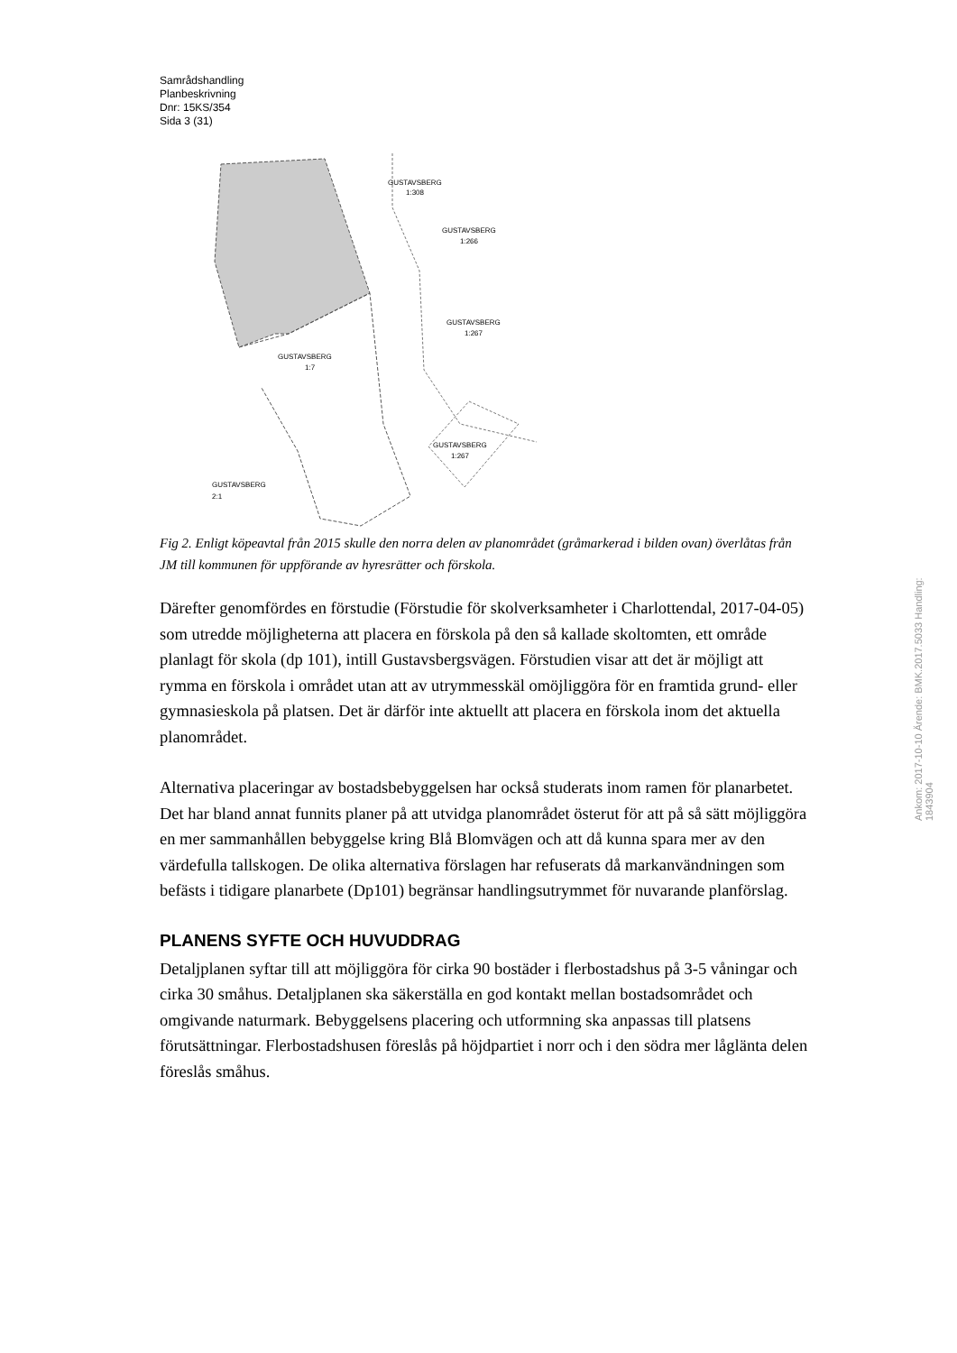Samrådshandling
Planbeskrivning
Dnr: 15KS/354
Sida 3 (31)
GUSTAVSBERG
1:7
GUSTAVSBERG
2:1
GUSTAVSBERG
1:308
GUSTAVSBERG
1:266
GUSTAVSBERG
1:267
GUSTAVSBERG
1:267
Fig 2. Enligt köpeavtal från 2015 skulle den norra delen av planområdet (gråmarkerad i bilden ovan) överlåtas från JM till kommunen för uppförande av hyresrätter och förskola.
Därefter genomfördes en förstudie (Förstudie för skolverksamheter i Charlottendal, 2017-04-05) som utredde möjligheterna att placera en förskola på den så kallade skoltomten, ett område planlagt för skola (dp 101), intill Gustavsbergsvägen. Förstudien visar att det är möjligt att rymma en förskola i området utan att av utrymmesskäl omöjliggöra för en framtida grund- eller gymnasieskola på platsen. Det är därför inte aktuellt att placera en förskola inom det aktuella planområdet.
Alternativa placeringar av bostadsbebyggelsen har också studerats inom ramen för planarbetet. Det har bland annat funnits planer på att utvidga planområdet österut för att på så sätt möjliggöra en mer sammanhållen bebyggelse kring Blå Blomvägen och att då kunna spara mer av den värdefulla tallskogen. De olika alternativa förslagen har refuserats då markanvändningen som befästs i tidigare planarbete (Dp101) begränsar handlingsutrymmet för nuvarande planförslag.
PLANENS SYFTE OCH HUVUDDRAG
Detaljplanen syftar till att möjliggöra för cirka 90 bostäder i flerbostadshus på 3-5 våningar och cirka 30 småhus. Detaljplanen ska säkerställa en god kontakt mellan bostadsområdet och omgivande naturmark. Bebyggelsens placering och utformning ska anpassas till platsens förutsättningar. Flerbostadshusen föreslås på höjdpartiet i norr och i den södra mer låglänta delen föreslås småhus.
Ankom: 2017-10-10 Ärende: BMK.2017.5033 Handling: 1843904